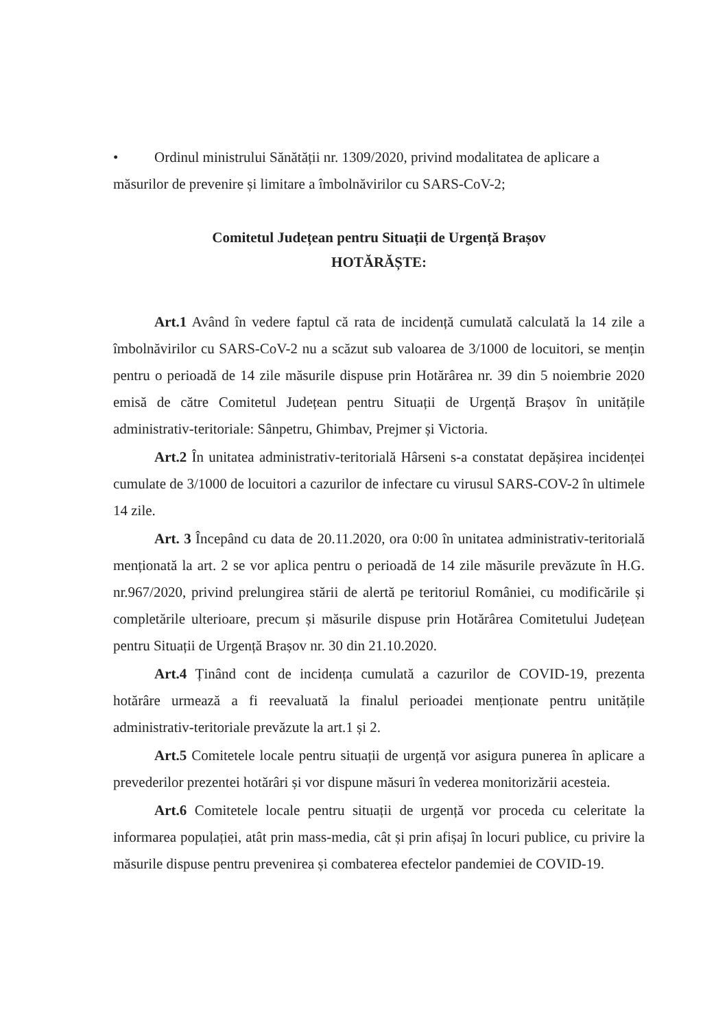• Ordinul ministrului Sănătății nr. 1309/2020, privind modalitatea de aplicare a
măsurilor de prevenire și limitare a îmbolnăvirilor cu SARS-CoV-2;
Comitetul Județean pentru Situații de Urgență Brașov
HOTĂRĂȘTE:
Art.1 Având în vedere faptul că rata de incidență cumulată calculată la 14 zile a îmbolnăvirilor cu SARS-CoV-2 nu a scăzut sub valoarea de 3/1000 de locuitori, se mențin pentru o perioadă de 14 zile măsurile dispuse prin Hotărârea nr. 39 din 5 noiembrie 2020 emisă de către Comitetul Județean pentru Situații de Urgență Brașov în unitățile administrativ-teritoriale: Sânpetru, Ghimbav, Prejmer și Victoria.
Art.2 În unitatea administrativ-teritorială Hârseni s-a constatat depășirea incidenței cumulate de 3/1000 de locuitori a cazurilor de infectare cu virusul SARS-COV-2 în ultimele 14 zile.
Art. 3 Începând cu data de 20.11.2020, ora 0:00 în unitatea administrativ-teritorială menționată la art. 2 se vor aplica pentru o perioadă de 14 zile măsurile prevăzute în H.G. nr.967/2020, privind prelungirea stării de alertă pe teritoriul României, cu modificările și completările ulterioare, precum și măsurile dispuse prin Hotărârea Comitetului Județean pentru Situații de Urgență Brașov nr. 30 din 21.10.2020.
Art.4 Ținând cont de incidența cumulată a cazurilor de COVID-19, prezenta hotărâre urmează a fi reevaluată la finalul perioadei menționate pentru unitățile administrativ-teritoriale prevăzute la art.1 și 2.
Art.5 Comitetele locale pentru situații de urgență vor asigura punerea în aplicare a prevederilor prezentei hotărâri și vor dispune măsuri în vederea monitorizării acesteia.
Art.6 Comitetele locale pentru situații de urgență vor proceda cu celeritate la informarea populației, atât prin mass-media, cât și prin afișaj în locuri publice, cu privire la măsurile dispuse pentru prevenirea și combaterea efectelor pandemiei de COVID-19.